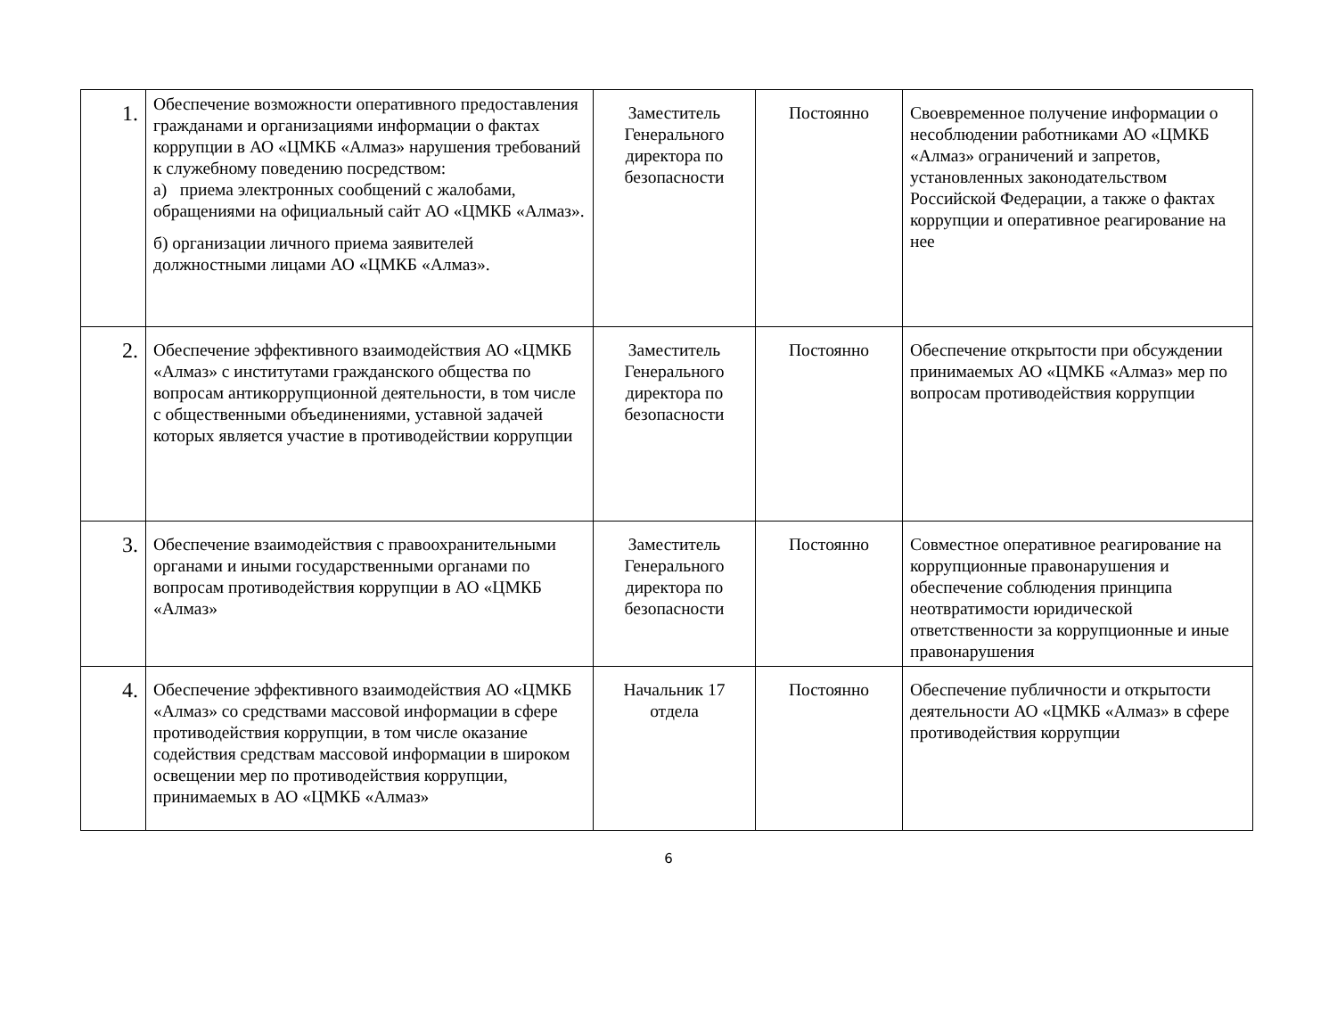| 1. | Обеспечение возможности оперативного предоставления гражданами и организациями информации о фактах коррупции в АО «ЦМКБ «Алмаз» нарушения требований к служебному поведению посредством: а) приема электронных сообщений с жалобами, обращениями на официальный сайт АО «ЦМКБ «Алмаз». б) организации личного приема заявителей должностными лицами АО «ЦМКБ «Алмаз». | Заместитель Генерального директора по безопасности | Постоянно | Своевременное получение информации о несоблюдении работниками АО «ЦМКБ «Алмаз» ограничений и запретов, установленных законодательством Российской Федерации, а также о фактах коррупции и оперативное реагирование на нее |
| 2. | Обеспечение эффективного взаимодействия АО «ЦМКБ «Алмаз» с институтами гражданского общества по вопросам антикоррупционной деятельности, в том числе с общественными объединениями, уставной задачей которых является участие в противодействии коррупции | Заместитель Генерального директора по безопасности | Постоянно | Обеспечение открытости при обсуждении принимаемых АО «ЦМКБ «Алмаз» мер по вопросам противодействия коррупции |
| 3. | Обеспечение взаимодействия с правоохранительными органами и иными государственными органами по вопросам противодействия коррупции в АО «ЦМКБ «Алмаз» | Заместитель Генерального директора по безопасности | Постоянно | Совместное оперативное реагирование на коррупционные правонарушения и обеспечение соблюдения принципа неотвратимости юридической ответственности за коррупционные и иные правонарушения |
| 4. | Обеспечение эффективного взаимодействия АО «ЦМКБ «Алмаз» со средствами массовой информации в сфере противодействия коррупции, в том числе оказание содействия средствам массовой информации в широком освещении мер по противодействия коррупции, принимаемых в АО «ЦМКБ «Алмаз» | Начальник 17 отдела | Постоянно | Обеспечение публичности и открытости деятельности АО «ЦМКБ «Алмаз» в сфере противодействия коррупции |
6